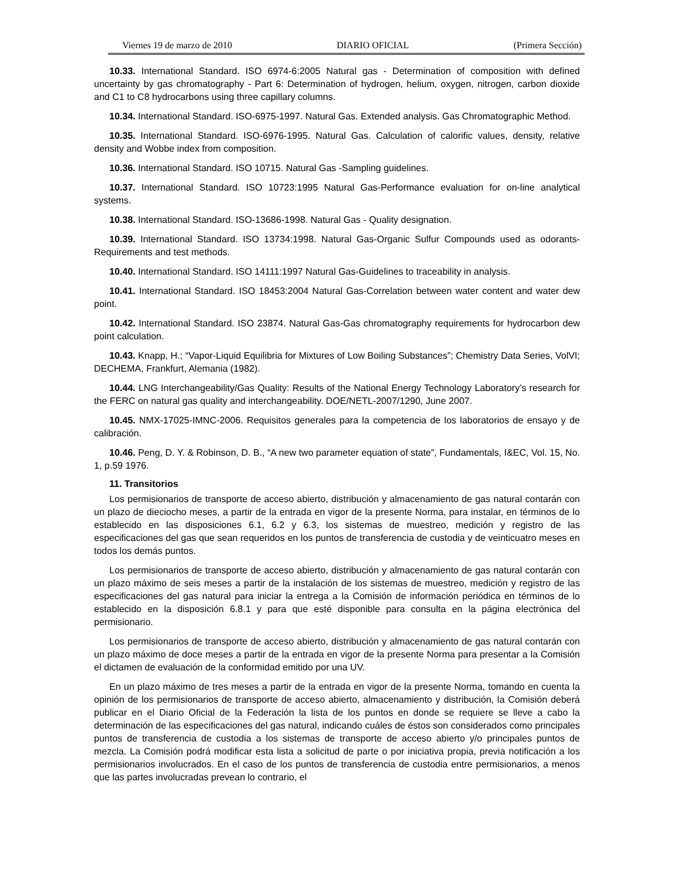Viernes 19 de marzo de 2010 DIARIO OFICIAL (Primera Sección)
10.33. International Standard. ISO 6974-6:2005 Natural gas - Determination of composition with defined uncertainty by gas chromatography - Part 6: Determination of hydrogen, helium, oxygen, nitrogen, carbon dioxide and C1 to C8 hydrocarbons using three capillary columns.
10.34. International Standard. ISO-6975-1997. Natural Gas. Extended analysis. Gas Chromatographic Method.
10.35. International Standard. ISO-6976-1995. Natural Gas. Calculation of calorific values, density, relative density and Wobbe index from composition.
10.36. International Standard. ISO 10715. Natural Gas -Sampling guidelines.
10.37. International Standard. ISO 10723:1995 Natural Gas-Performance evaluation for on-line analytical systems.
10.38. International Standard. ISO-13686-1998. Natural Gas - Quality designation.
10.39. International Standard. ISO 13734:1998. Natural Gas-Organic Sulfur Compounds used as odorants-Requirements and test methods.
10.40. International Standard. ISO 14111:1997 Natural Gas-Guidelines to traceability in analysis.
10.41. International Standard. ISO 18453:2004 Natural Gas-Correlation between water content and water dew point.
10.42. International Standard. ISO 23874. Natural Gas-Gas chromatography requirements for hydrocarbon dew point calculation.
10.43. Knapp, H.; “Vapor-Liquid Equilibria for Mixtures of Low Boiling Substances”; Chemistry Data Series, VolVI; DECHEMA, Frankfurt, Alemania (1982).
10.44. LNG Interchangeability/Gas Quality: Results of the National Energy Technology Laboratory’s research for the FERC on natural gas quality and interchangeability. DOE/NETL-2007/1290, June 2007.
10.45. NMX-17025-IMNC-2006. Requisitos generales para la competencia de los laboratorios de ensayo y de calibración.
10.46. Peng, D. Y. & Robinson, D. B., “A new two parameter equation of state”, Fundamentals, I&EC, Vol. 15, No. 1, p.59 1976.
11. Transitorios
Los permisionarios de transporte de acceso abierto, distribución y almacenamiento de gas natural contarán con un plazo de dieciocho meses, a partir de la entrada en vigor de la presente Norma, para instalar, en términos de lo establecido en las disposiciones 6.1, 6.2 y 6.3, los sistemas de muestreo, medición y registro de las especificaciones del gas que sean requeridos en los puntos de transferencia de custodia y de veinticuatro meses en todos los demás puntos.
Los permisionarios de transporte de acceso abierto, distribución y almacenamiento de gas natural contarán con un plazo máximo de seis meses a partir de la instalación de los sistemas de muestreo, medición y registro de las especificaciones del gas natural para iniciar la entrega a la Comisión de información periódica en términos de lo establecido en la disposición 6.8.1 y para que esté disponible para consulta en la página electrónica del permisionario.
Los permisionarios de transporte de acceso abierto, distribución y almacenamiento de gas natural contarán con un plazo máximo de doce meses a partir de la entrada en vigor de la presente Norma para presentar a la Comisión el dictamen de evaluación de la conformidad emitido por una UV.
En un plazo máximo de tres meses a partir de la entrada en vigor de la presente Norma, tomando en cuenta la opinión de los permisionarios de transporte de acceso abierto, almacenamiento y distribución, la Comisión deberá publicar en el Diario Oficial de la Federación la lista de los puntos en donde se requiere se lleve a cabo la determinación de las especificaciones del gas natural, indicando cuáles de éstos son considerados como principales puntos de transferencia de custodia a los sistemas de transporte de acceso abierto y/o principales puntos de mezcla. La Comisión podrá modificar esta lista a solicitud de parte o por iniciativa propia, previa notificación a los permisionarios involucrados. En el caso de los puntos de transferencia de custodia entre permisionarios, a menos que las partes involucradas prevean lo contrario, el